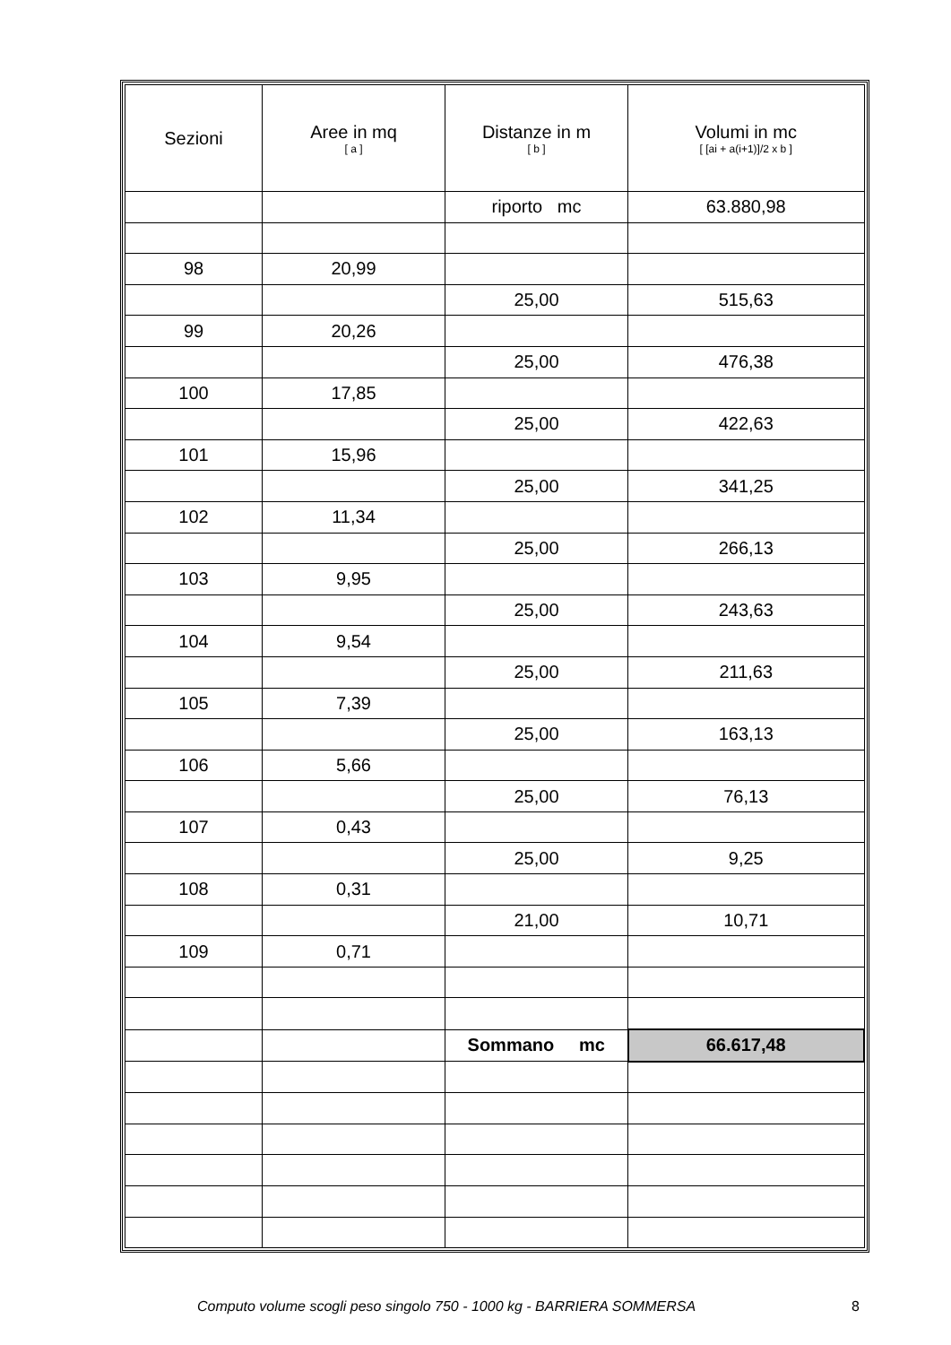| Sezioni | Aree in mq [ a ] | Distanze in m [ b ] | Volumi in mc [ [ai + a(i+1)]/2 x b ] |
| --- | --- | --- | --- |
| | | riporto mc | 63.880,98 |
| 98 | 20,99 | | |
| | | 25,00 | 515,63 |
| 99 | 20,26 | | |
| | | 25,00 | 476,38 |
| 100 | 17,85 | | |
| | | 25,00 | 422,63 |
| 101 | 15,96 | | |
| | | 25,00 | 341,25 |
| 102 | 11,34 | | |
| | | 25,00 | 266,13 |
| 103 | 9,95 | | |
| | | 25,00 | 243,63 |
| 104 | 9,54 | | |
| | | 25,00 | 211,63 |
| 105 | 7,39 | | |
| | | 25,00 | 163,13 |
| 106 | 5,66 | | |
| | | 25,00 | 76,13 |
| 107 | 0,43 | | |
| | | 25,00 | 9,25 |
| 108 | 0,31 | | |
| | | 21,00 | 10,71 |
| 109 | 0,71 | | |
| | | Sommano mc | 66.617,48 |
Computo volume scogli peso singolo 750 - 1000 kg - BARRIERA SOMMERSA 8